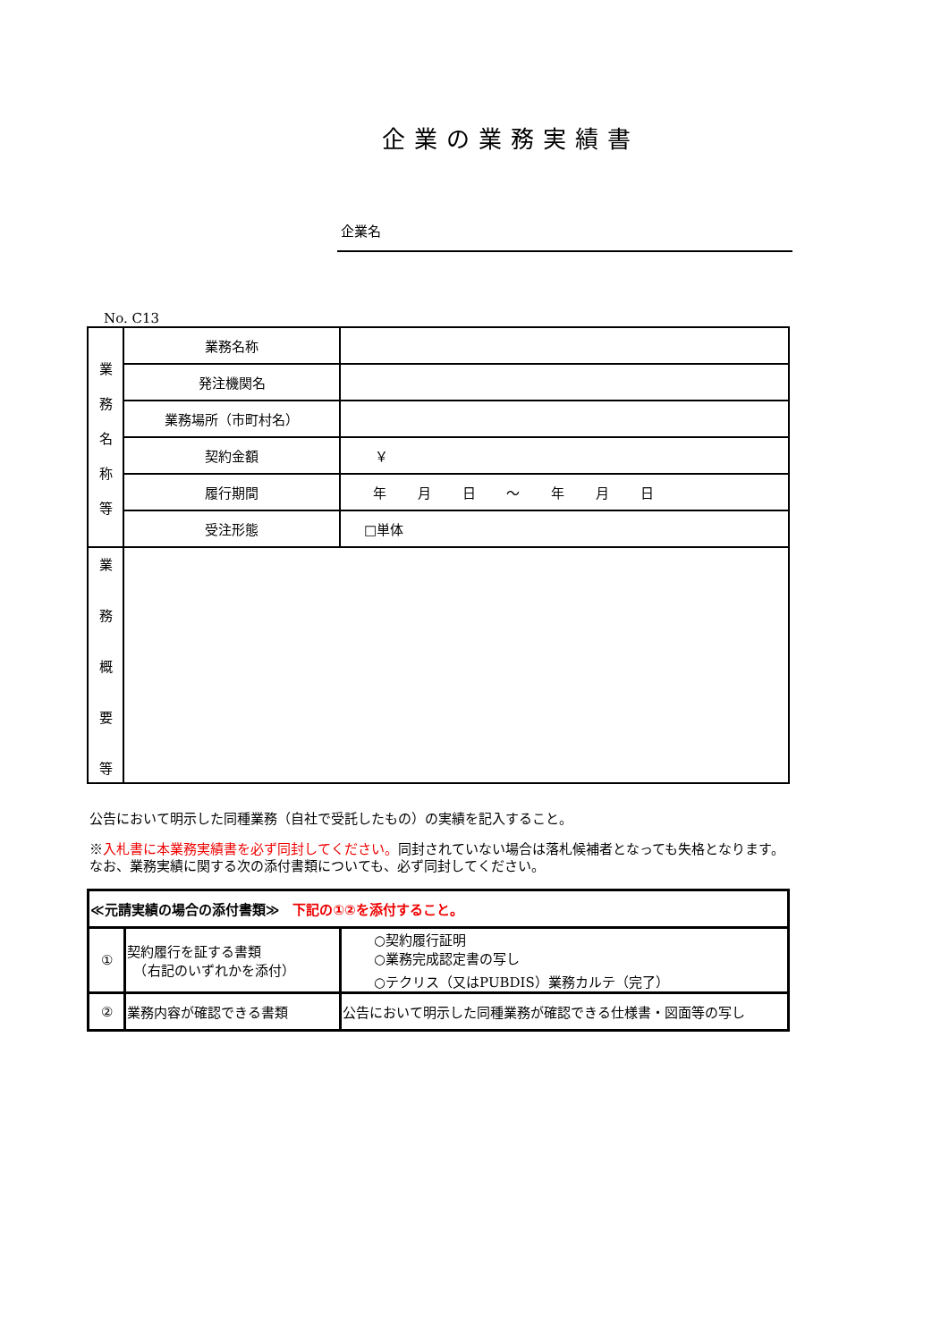企業の業務実績書
企業名
No. C13
| 業 務 名 称 等 | 業務名称 | |
| | 発注機関名 | |
| | 業務場所（市町村名） | |
| | 契約金額 | ￥ |
| | 履行期間 | 年 月 日 ～ 年 月 日 |
| | 受注形態 | □単体 |
| 業 務 概 要 等 | | |
公告において明示した同種業務（自社で受託したもの）の実績を記入すること。
※入札書に本業務実績書を必ず同封してください。同封されていない場合は落札候補者となっても失格となります。なお、業務実績に関する次の添付書類についても、必ず同封してください。
| ≪元請実績の場合の添付書類≫ 下記の①②を添付すること。 | | |
| ① | 契約履行を証する書類 （右記のいずれかを添付） | ○契約履行証明 ○業務完成認定書の写し ○テクリス（又はPUBDIS）業務カルテ（完了） |
| ② | 業務内容が確認できる書類 | 公告において明示した同種業務が確認できる仕様書・図面等の写し |